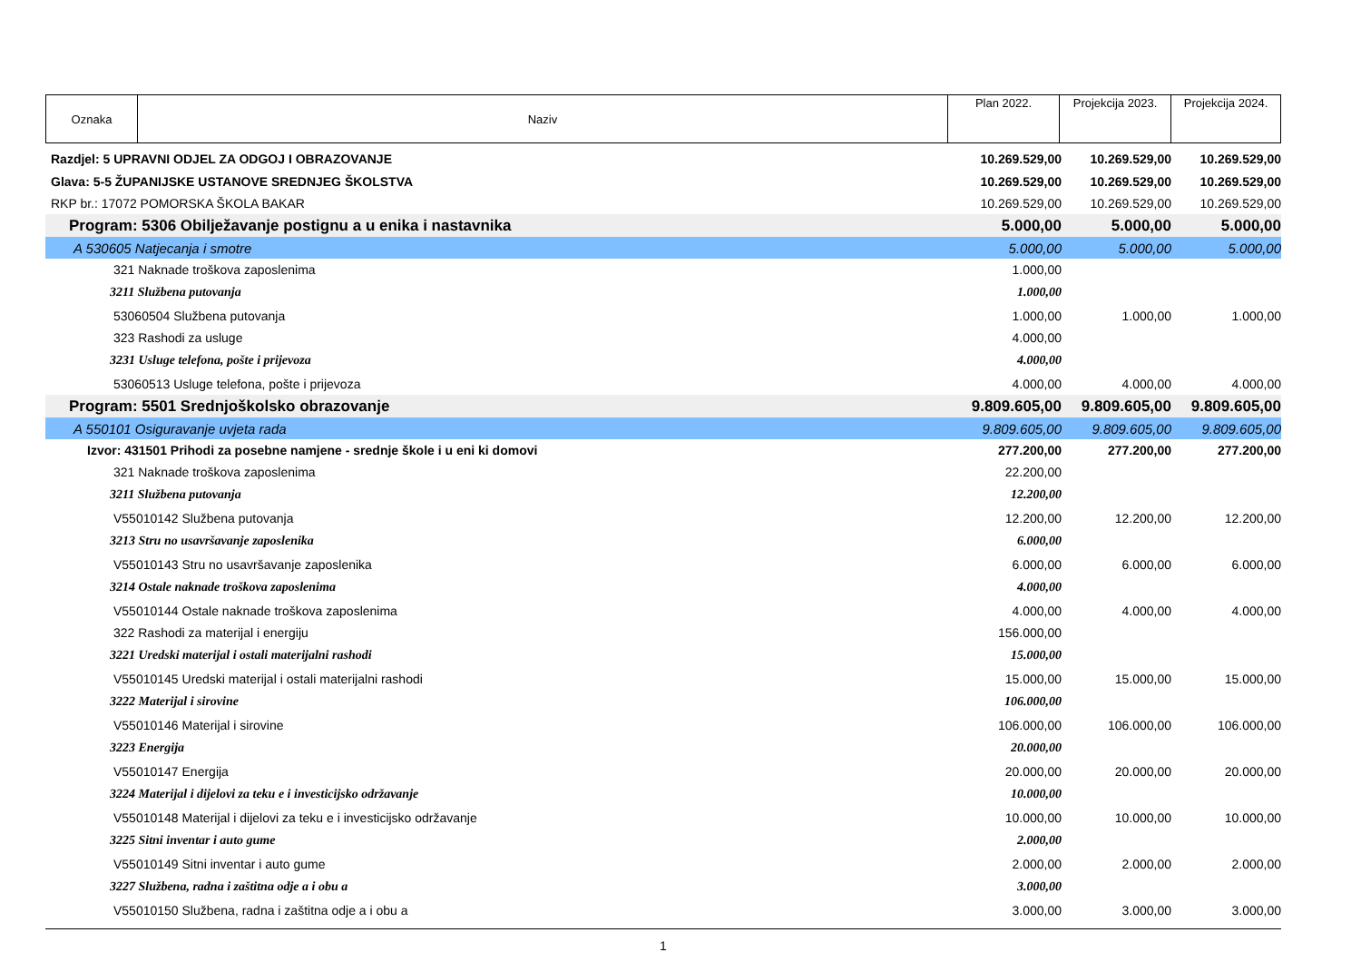| Oznaka | Naziv | Plan 2022. | Projekcija 2023. | Projekcija 2024. |
| Razdjel: 5 UPRAVNI ODJEL ZA ODGOJ I OBRAZOVANJE | 10.269.529,00 | 10.269.529,00 | 10.269.529,00 |
| Glava: 5-5 ŽUPANIJSKE USTANOVE SREDNJEG ŠKOLSTVA | 10.269.529,00 | 10.269.529,00 | 10.269.529,00 |
| RKP br.: 17072 POMORSKA ŠKOLA BAKAR | 10.269.529,00 | 10.269.529,00 | 10.269.529,00 |
| Program: 5306 Obilježavanje postignu a u enika i nastavnika | 5.000,00 | 5.000,00 | 5.000,00 |
| A 530605 Natjecanja i smotre | 5.000,00 | 5.000,00 | 5.000,00 |
| 321 Naknade troškova zaposlenima | 1.000,00 | | |
| 3211 Službena putovanja | 1.000,00 | | |
| 53060504 Službena putovanja | 1.000,00 | 1.000,00 | 1.000,00 |
| 323 Rashodi za usluge | 4.000,00 | | |
| 3231 Usluge telefona, pošte i prijevoza | 4.000,00 | | |
| 53060513 Usluge telefona, pošte i prijevoza | 4.000,00 | 4.000,00 | 4.000,00 |
| Program: 5501 Srednjoškolsko obrazovanje | 9.809.605,00 | 9.809.605,00 | 9.809.605,00 |
| A 550101 Osiguravanje uvjeta rada | 9.809.605,00 | 9.809.605,00 | 9.809.605,00 |
| Izvor: 431501 Prihodi za posebne namjene - srednje škole i u eni ki domovi | 277.200,00 | 277.200,00 | 277.200,00 |
| 321 Naknade troškova zaposlenima | 22.200,00 | | |
| 3211 Službena putovanja | 12.200,00 | | |
| V55010142 Službena putovanja | 12.200,00 | 12.200,00 | 12.200,00 |
| 3213 Stru no usavršavanje zaposlenika | 6.000,00 | | |
| V55010143 Stru no usavršavanje zaposlenika | 6.000,00 | 6.000,00 | 6.000,00 |
| 3214 Ostale naknade troškova zaposlenima | 4.000,00 | | |
| V55010144 Ostale naknade troškova zaposlenima | 4.000,00 | 4.000,00 | 4.000,00 |
| 322 Rashodi za materijal i energiju | 156.000,00 | | |
| 3221 Uredski materijal i ostali materijalni rashodi | 15.000,00 | | |
| V55010145 Uredski materijal i ostali materijalni rashodi | 15.000,00 | 15.000,00 | 15.000,00 |
| 3222 Materijal i sirovine | 106.000,00 | | |
| V55010146 Materijal i sirovine | 106.000,00 | 106.000,00 | 106.000,00 |
| 3223 Energija | 20.000,00 | | |
| V55010147 Energija | 20.000,00 | 20.000,00 | 20.000,00 |
| 3224 Materijal i dijelovi za teku e i investicijsko održavanje | 10.000,00 | | |
| V55010148 Materijal i dijelovi za teku e i investicijsko održavanje | 10.000,00 | 10.000,00 | 10.000,00 |
| 3225 Sitni inventar i auto gume | 2.000,00 | | |
| V55010149 Sitni inventar i auto gume | 2.000,00 | 2.000,00 | 2.000,00 |
| 3227 Službena, radna i zaštitna odje a i obu a | 3.000,00 | | |
| V55010150 Službena, radna i zaštitna odje a i obu a | 3.000,00 | 3.000,00 | 3.000,00 |
1